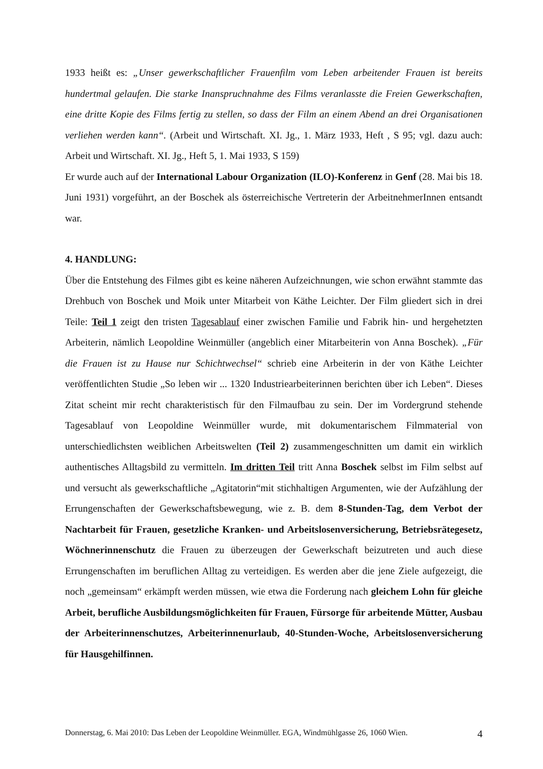1933 heißt es: „Unser gewerkschaftlicher Frauenfilm vom Leben arbeitender Frauen ist bereits hundertmal gelaufen. Die starke Inanspruchnahme des Films veranlasste die Freien Gewerkschaften, eine dritte Kopie des Films fertig zu stellen, so dass der Film an einem Abend an drei Organisationen verliehen werden kann“. (Arbeit und Wirtschaft. XI. Jg., 1. März 1933, Heft , S 95; vgl. dazu auch: Arbeit und Wirtschaft. XI. Jg., Heft 5, 1. Mai 1933, S 159)
Er wurde auch auf der International Labour Organization (ILO)-Konferenz in Genf (28. Mai bis 18. Juni 1931) vorgeführt, an der Boschek als österreichische Vertreterin der ArbeitnehmerInnen entsandt war.
4. HANDLUNG:
Über die Entstehung des Filmes gibt es keine näheren Aufzeichnungen, wie schon erwähnt stammte das Drehbuch von Boschek und Moik unter Mitarbeit von Käthe Leichter. Der Film gliedert sich in drei Teile: Teil 1 zeigt den tristen Tagesablauf einer zwischen Familie und Fabrik hin- und hergehetzten Arbeiterin, nämlich Leopoldine Weinmüller (angeblich einer Mitarbeiterin von Anna Boschek). „Für die Frauen ist zu Hause nur Schichtwechsel“ schrieb eine Arbeiterin in der von Käthe Leichter veröffentlichten Studie „So leben wir ... 1320 Industriearbeiterinnen berichten über ich Leben“. Dieses Zitat scheint mir recht charakteristisch für den Filmaufbau zu sein. Der im Vordergrund stehende Tagesablauf von Leopoldine Weinmüller wurde, mit dokumentarischem Filmmaterial von unterschiedlichsten weiblichen Arbeitswelten (Teil 2) zusammengeschnitten um damit ein wirklich authentisches Alltagsbild zu vermitteln. Im dritten Teil tritt Anna Boschek selbst im Film selbst auf und versucht als gewerkschaftliche „Agitatorin“mit stichhaltigen Argumenten, wie der Aufzählung der Errungenschaften der Gewerkschaftsbewegung, wie z. B. dem 8-Stunden-Tag, dem Verbot der Nachtarbeit für Frauen, gesetzliche Kranken- und Arbeitslosenversicherung, Betriebsrätegesetz, Wöchnerinnenschutz die Frauen zu überzeugen der Gewerkschaft beizutreten und auch diese Errungenschaften im beruflichen Alltag zu verteidigen. Es werden aber die jene Ziele aufgezeigt, die noch „gemeinsam“ erkämpft werden müssen, wie etwa die Forderung nach gleichem Lohn für gleiche Arbeit, berufliche Ausbildungsmöglichkeiten für Frauen, Fürsorge für arbeitende Mütter, Ausbau der Arbeiterinnenschutzes, Arbeiterinnenurlaub, 40-Stunden-Woche, Arbeitslosenversicherung für Hausgehilfinnen.
Donnerstag, 6. Mai 2010: Das Leben der Leopoldine Weinmüller. EGA, Windmühlgasse 26, 1060 Wien. 4